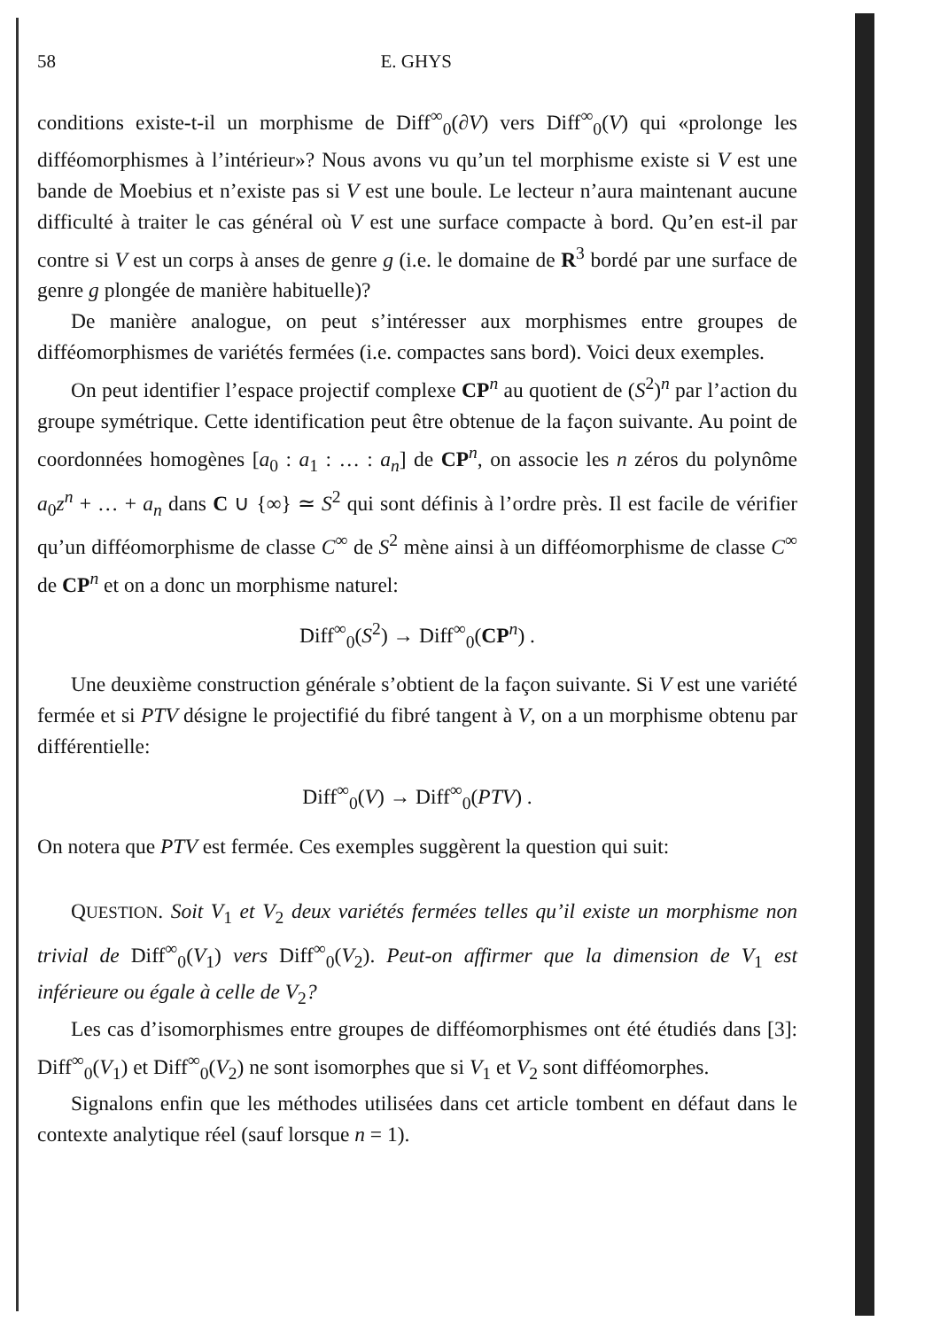58 E. GHYS
conditions existe-t-il un morphisme de Diff<sup>∞</sup><sub>0</sub>(∂V) vers Diff<sup>∞</sup><sub>0</sub>(V) qui «prolonge les difféomorphismes à l’intérieur»? Nous avons vu qu’un tel morphisme existe si V est une bande de Moebius et n’existe pas si V est une boule. Le lecteur n’aura maintenant aucune difficulté à traiter le cas général où V est une surface compacte à bord. Qu’en est-il par contre si V est un corps à anses de genre g (i.e. le domaine de R<sup>3</sup> bordé par une surface de genre g plongée de manière habituelle)?
De manière analogue, on peut s’intéresser aux morphismes entre groupes de difféomorphismes de variétés fermées (i.e. compactes sans bord). Voici deux exemples.
On peut identifier l’espace projectif complexe CP<sup>n</sup> au quotient de (S<sup>2</sup>)<sup>n</sup> par l’action du groupe symétrique. Cette identification peut être obtenue de la façon suivante. Au point de coordonnées homogènes [a<sub>0</sub> : a<sub>1</sub> : … : a<sub>n</sub>] de CP<sup>n</sup>, on associe les n zéros du polynôme a<sub>0</sub>z<sup>n</sup> + … + a<sub>n</sub> dans C ∪ {∞} ≃ S<sup>2</sup> qui sont définis à l’ordre près. Il est facile de vérifier qu’un difféomorphisme de classe C<sup>∞</sup> de S<sup>2</sup> mène ainsi à un difféomorphisme de classe C<sup>∞</sup> de CP<sup>n</sup> et on a donc un morphisme naturel:
Diff<sup>∞</sup><sub>0</sub>(S<sup>2</sup>) → Diff<sup>∞</sup><sub>0</sub>(CP<sup>n</sup>) .
Une deuxième construction générale s’obtient de la façon suivante. Si V est une variété fermée et si PTV désigne le projectifié du fibré tangent à V, on a un morphisme obtenu par différentielle:
Diff<sup>∞</sup><sub>0</sub>(V) → Diff<sup>∞</sup><sub>0</sub>(PTV) .
On notera que PTV est fermée. Ces exemples suggèrent la question qui suit:
QUESTION. Soit V<sub>1</sub> et V<sub>2</sub> deux variétés fermées telles qu’il existe un morphisme non trivial de Diff<sup>∞</sup><sub>0</sub>(V<sub>1</sub>) vers Diff<sup>∞</sup><sub>0</sub>(V<sub>2</sub>). Peut-on affirmer que la dimension de V<sub>1</sub> est inférieure ou égale à celle de V<sub>2</sub>?
Les cas d’isomorphismes entre groupes de difféomorphismes ont été étudiés dans [3]: Diff<sup>∞</sup><sub>0</sub>(V<sub>1</sub>) et Diff<sup>∞</sup><sub>0</sub>(V<sub>2</sub>) ne sont isomorphes que si V<sub>1</sub> et V<sub>2</sub> sont difféomorphes.
Signalons enfin que les méthodes utilisées dans cet article tombent en défaut dans le contexte analytique réel (sauf lorsque n = 1).